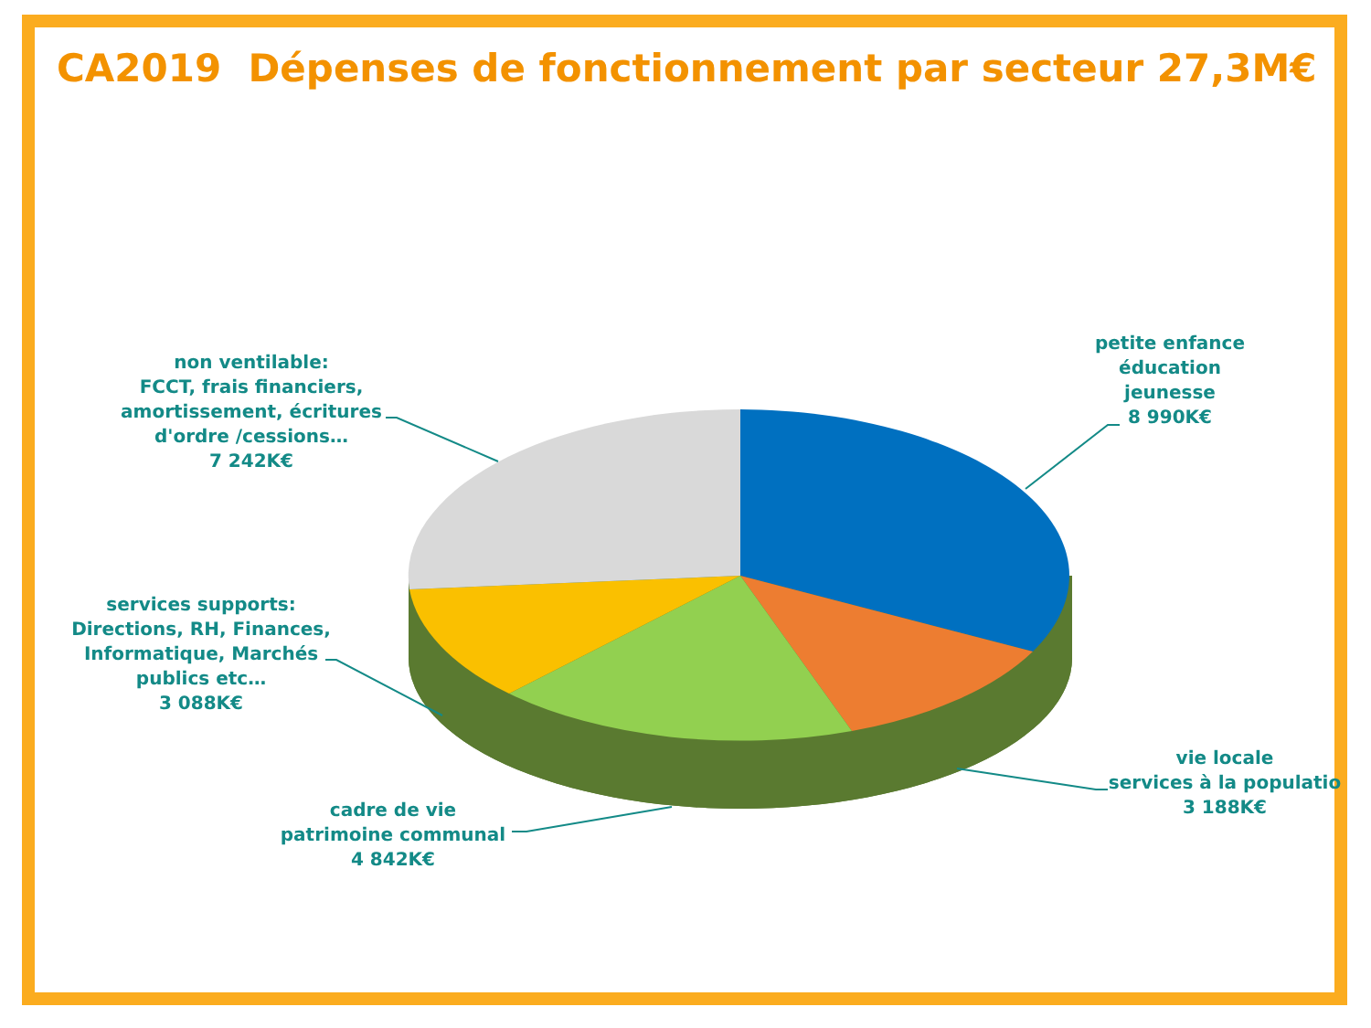CA2019 Dépenses de fonctionnement par secteur 27,3M€
petite enfance
éducation
jeunesse
8 990K€
non ventilable:
FCCT, frais financiers,
amortissement, écritures
d'ordre /cessions…
7 242K€
services supports:
Directions, RH, Finances,
Informatique, Marchés
publics etc…
3 088K€
cadre de vie
patrimoine communal
4 842K€
vie locale
services à la populatio
3 188K€